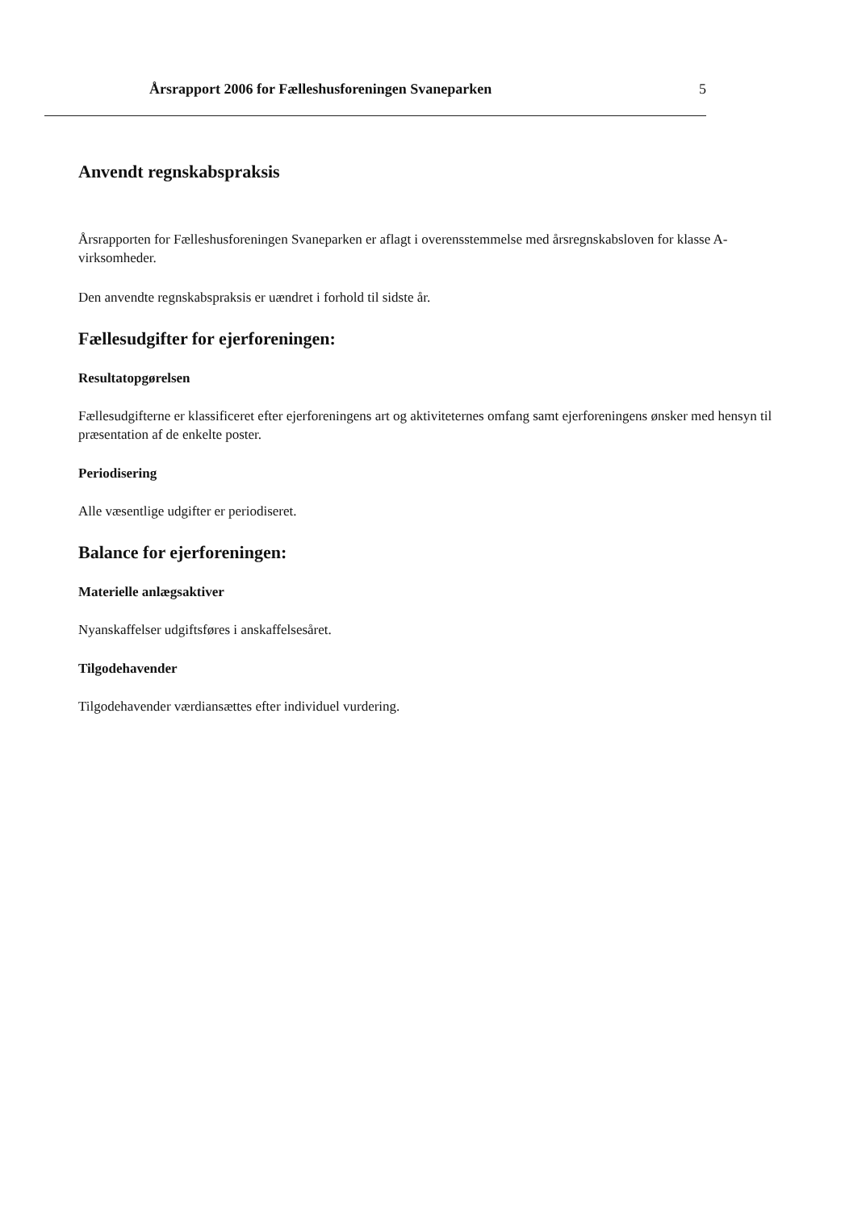Årsrapport 2006 for Fælleshusforeningen Svaneparken 5
Anvendt regnskabspraksis
Årsrapporten for Fælleshusforeningen Svaneparken er aflagt i overensstemmelse med årsregnskabsloven for klasse A-virksomheder.
Den anvendte regnskabspraksis er uændret i forhold til sidste år.
Fællesudgifter for ejerforeningen:
Resultatopgørelsen
Fællesudgifterne er klassificeret efter ejerforeningens art og aktiviteternes omfang samt ejerforeningens ønsker med hensyn til præsentation af de enkelte poster.
Periodisering
Alle væsentlige udgifter er periodiseret.
Balance for ejerforeningen:
Materielle anlægsaktiver
Nyanskaffelser udgiftsføres i anskaffelsesåret.
Tilgodehavender
Tilgodehavender værdiansættes efter individuel vurdering.